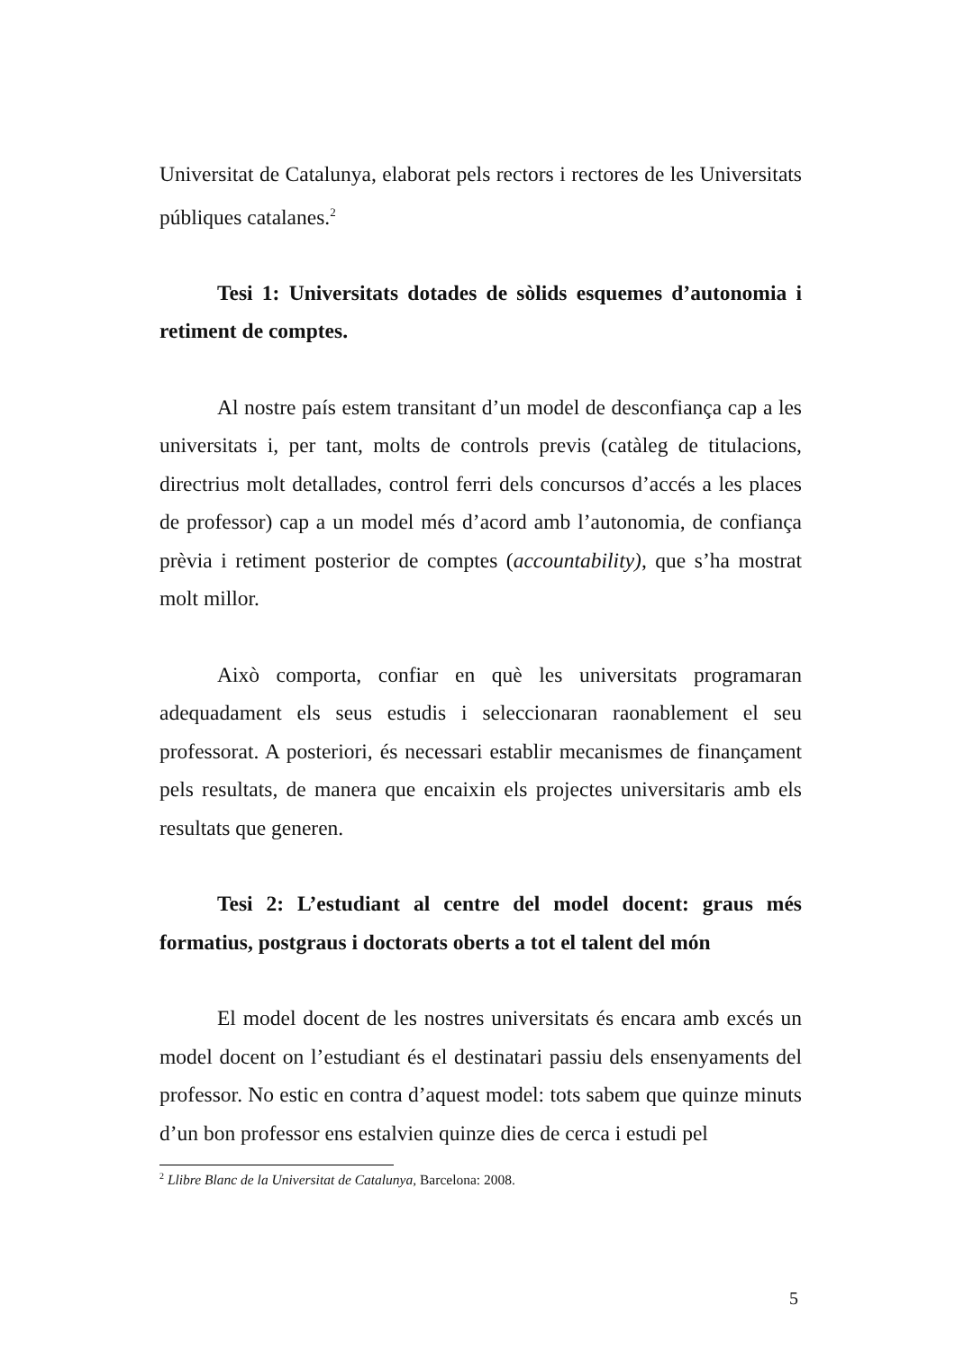Universitat de Catalunya, elaborat pels rectors i rectores de les Universitats públiques catalanes.<sup>2</sup>
Tesi 1: Universitats dotades de sòlids esquemes d’autonomia i retiment de comptes.
Al nostre país estem transitant d’un model de desconfiança cap a les universitats i, per tant, molts de controls previs (catàleg de titulacions, directrius molt detallades, control ferri dels concursos d’accés a les places de professor) cap a un model més d’acord amb l’autonomia, de confiança prèvia i retiment posterior de comptes (accountability), que s’ha mostrat molt millor.
Això comporta, confiar en què les universitats programaran adequadament els seus estudis i seleccionaran raonablement el seu professorat. A posteriori, és necessari establir mecanismes de finançament pels resultats, de manera que encaixin els projectes universitaris amb els resultats que generen.
Tesi 2: L’estudiant al centre del model docent: graus més formatius, postgraus i doctorats oberts a tot el talent del món
El model docent de les nostres universitats és encara amb excés un model docent on l’estudiant és el destinatari passiu dels ensenyaments del professor. No estic en contra d’aquest model: tots sabem que quinze minuts d’un bon professor ens estalvien quinze dies de cerca i estudi pel
<sup>2</sup> Llibre Blanc de la Universitat de Catalunya, Barcelona: 2008.
5